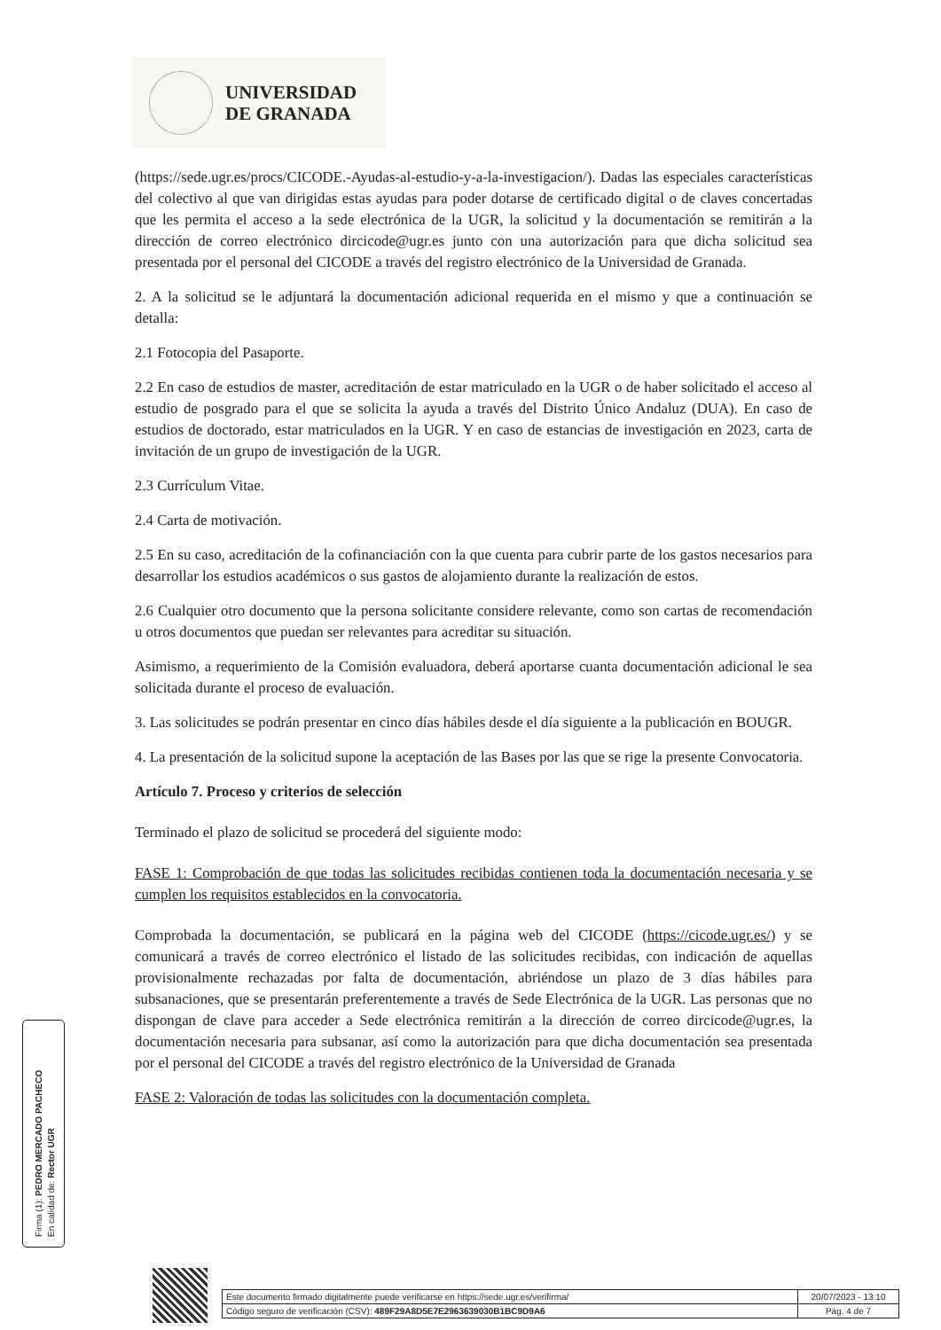UNIVERSIDAD
DE GRANADA
(https://sede.ugr.es/procs/CICODE.-Ayudas-al-estudio-y-a-la-investigacion/). Dadas las especiales características del colectivo al que van dirigidas estas ayudas para poder dotarse de certificado digital o de claves concertadas que les permita el acceso a la sede electrónica de la UGR, la solicitud y la documentación se remitirán a la dirección de correo electrónico dircicode@ugr.es junto con una autorización para que dicha solicitud sea presentada por el personal del CICODE a través del registro electrónico de la Universidad de Granada.
2. A la solicitud se le adjuntará la documentación adicional requerida en el mismo y que a continuación se detalla:
2.1 Fotocopia del Pasaporte.
2.2 En caso de estudios de master, acreditación de estar matriculado en la UGR o de haber solicitado el acceso al estudio de posgrado para el que se solicita la ayuda a través del Distrito Único Andaluz (DUA). En caso de estudios de doctorado, estar matriculados en la UGR. Y en caso de estancias de investigación en 2023, carta de invitación de un grupo de investigación de la UGR.
2.3 Currículum Vitae.
2.4 Carta de motivación.
2.5 En su caso, acreditación de la cofinanciación con la que cuenta para cubrir parte de los gastos necesarios para desarrollar los estudios académicos o sus gastos de alojamiento durante la realización de estos.
2.6 Cualquier otro documento que la persona solicitante considere relevante, como son cartas de recomendación u otros documentos que puedan ser relevantes para acreditar su situación.
Asimismo, a requerimiento de la Comisión evaluadora, deberá aportarse cuanta documentación adicional le sea solicitada durante el proceso de evaluación.
3. Las solicitudes se podrán presentar en cinco días hábiles desde el día siguiente a la publicación en BOUGR.
4. La presentación de la solicitud supone la aceptación de las Bases por las que se rige la presente Convocatoria.
Artículo 7. Proceso y criterios de selección
Terminado el plazo de solicitud se procederá del siguiente modo:
FASE 1: Comprobación de que todas las solicitudes recibidas contienen toda la documentación necesaria y se cumplen los requisitos establecidos en la convocatoria.
Comprobada la documentación, se publicará en la página web del CICODE (https://cicode.ugr.es/) y se comunicará a través de correo electrónico el listado de las solicitudes recibidas, con indicación de aquellas provisionalmente rechazadas por falta de documentación, abriéndose un plazo de 3 días hábiles para subsanaciones, que se presentarán preferentemente a través de Sede Electrónica de la UGR. Las personas que no dispongan de clave para acceder a Sede electrónica remitirán a la dirección de correo dircicode@ugr.es, la documentación necesaria para subsanar, así como la autorización para que dicha documentación sea presentada por el personal del CICODE a través del registro electrónico de la Universidad de Granada
FASE 2: Valoración de todas las solicitudes con la documentación completa.
Firma (1): PEDRO MERCADO PACHECO
En calidad de: Rector UGR
| Este documento firmado digitalmente puede verificarse en https://sede.ugr.es/verifirma/ | 20/07/2023 - 13:10 |
| Código seguro de verificación (CSV): 489F29A8D5E7E2963639030B1BC9D9A6 | Pág. 4 de 7 |